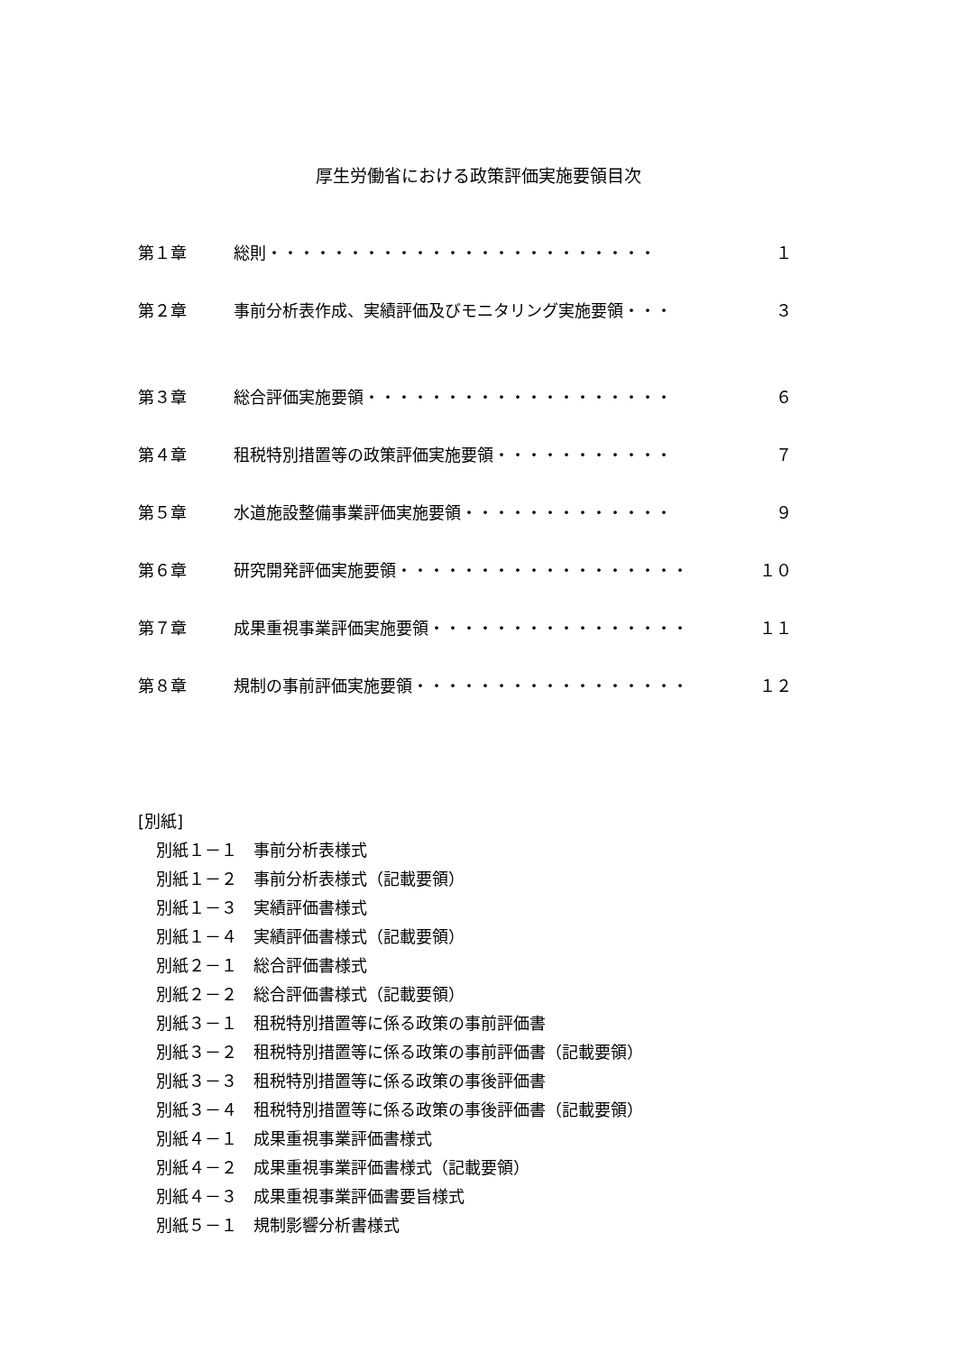厚生労働省における政策評価実施要領目次
第１章 総則・・・・・・・・・・・・・・・・・・・・・・・・ １
第２章 事前分析表作成、実績評価及びモニタリング実施要領・・・ ３
第３章 総合評価実施要領・・・・・・・・・・・・・・・・・・・ ６
第４章 租税特別措置等の政策評価実施要領・・・・・・・・・・・ ７
第５章 水道施設整備事業評価実施要領・・・・・・・・・・・・・ ９
第６章 研究開発評価実施要領・・・・・・・・・・・・・・・・・・ １０
第７章 成果重視事業評価実施要領・・・・・・・・・・・・・・・・ １１
第８章 規制の事前評価実施要領・・・・・・・・・・・・・・・・・ １２
[別紙]
別紙１－１　事前分析表様式
別紙１－２　事前分析表様式（記載要領）
別紙１－３　実績評価書様式
別紙１－４　実績評価書様式（記載要領）
別紙２－１　総合評価書様式
別紙２－２　総合評価書様式（記載要領）
別紙３－１　租税特別措置等に係る政策の事前評価書
別紙３－２　租税特別措置等に係る政策の事前評価書（記載要領）
別紙３－３　租税特別措置等に係る政策の事後評価書
別紙３－４　租税特別措置等に係る政策の事後評価書（記載要領）
別紙４－１　成果重視事業評価書様式
別紙４－２　成果重視事業評価書様式（記載要領）
別紙４－３　成果重視事業評価書要旨様式
別紙５－１　規制影響分析書様式